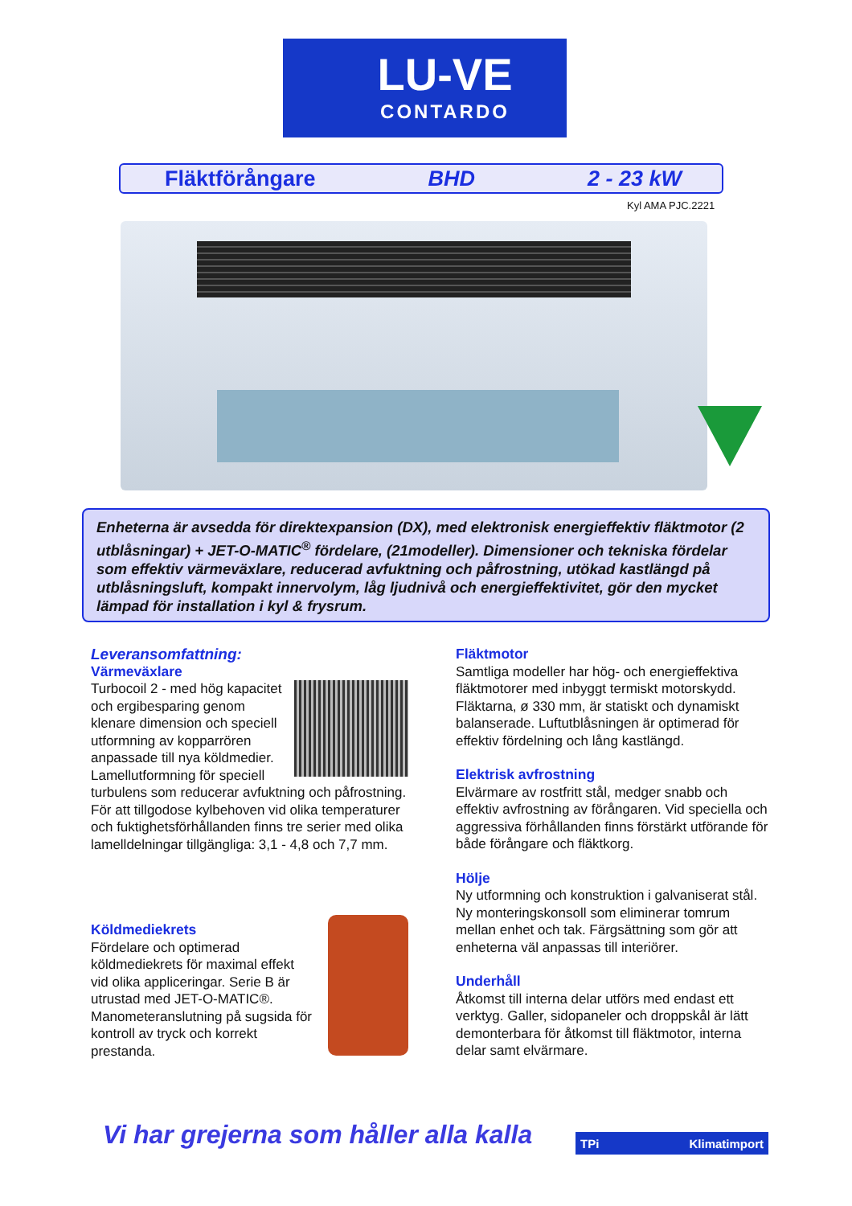LU-VE
CONTARDO
Fläktförångare BHD 2 - 23 kW
Kyl AMA PJC.2221
Enheterna är avsedda för direktexpansion (DX), med elektronisk energieffektiv fläktmotor (2 utblåsningar) + JET-O-MATIC<sup>®</sup> fördelare, (21modeller). Dimensioner och tekniska fördelar som effektiv värmeväxlare, reducerad avfuktning och påfrostning, utökad kastlängd på utblåsningsluft, kompakt innervolym, låg ljudnivå och energieffektivitet, gör den mycket lämpad för installation i kyl & frysrum.
Leveransomfattning:
Värmeväxlare
Turbocoil 2 - med hög kapacitet och ergibesparing genom klenare dimension och speciell utformning av kopparrören anpassade till nya köldmedier. Lamellutformning för speciell turbulens som reducerar avfuktning och påfrostning. För att tillgodose kylbehoven vid olika temperaturer och fuktighetsförhållanden finns tre serier med olika lamelldelningar tillgängliga: 3,1 - 4,8 och 7,7 mm.
Köldmediekrets
Fördelare och optimerad köldmediekrets för maximal effekt vid olika appliceringar. Serie B är utrustad med JET-O-MATIC®. Manometeranslutning på sugsida för kontroll av tryck och korrekt prestanda.
Fläktmotor
Samtliga modeller har hög- och energieffektiva fläktmotorer med inbyggt termiskt motorskydd. Fläktarna, ø 330 mm, är statiskt och dynamiskt balanserade. Luftutblåsningen är optimerad för effektiv fördelning och lång kastlängd.
Elektrisk avfrostning
Elvärmare av rostfritt stål, medger snabb och effektiv avfrostning av förångaren. Vid speciella och aggressiva förhållanden finns förstärkt utförande för både förångare och fläktkorg.
Hölje
Ny utformning och konstruktion i galvaniserat stål. Ny monteringskonsoll som eliminerar tomrum mellan enhet och tak. Färgsättning som gör att enheterna väl anpassas till interiörer.
Underhåll
Åtkomst till interna delar utförs med endast ett verktyg. Galler, sidopaneler och droppskål är lätt demonterbara för åtkomst till fläktmotor, interna delar samt elvärmare.
Vi har grejerna som håller alla kalla
TPi Klimatimport